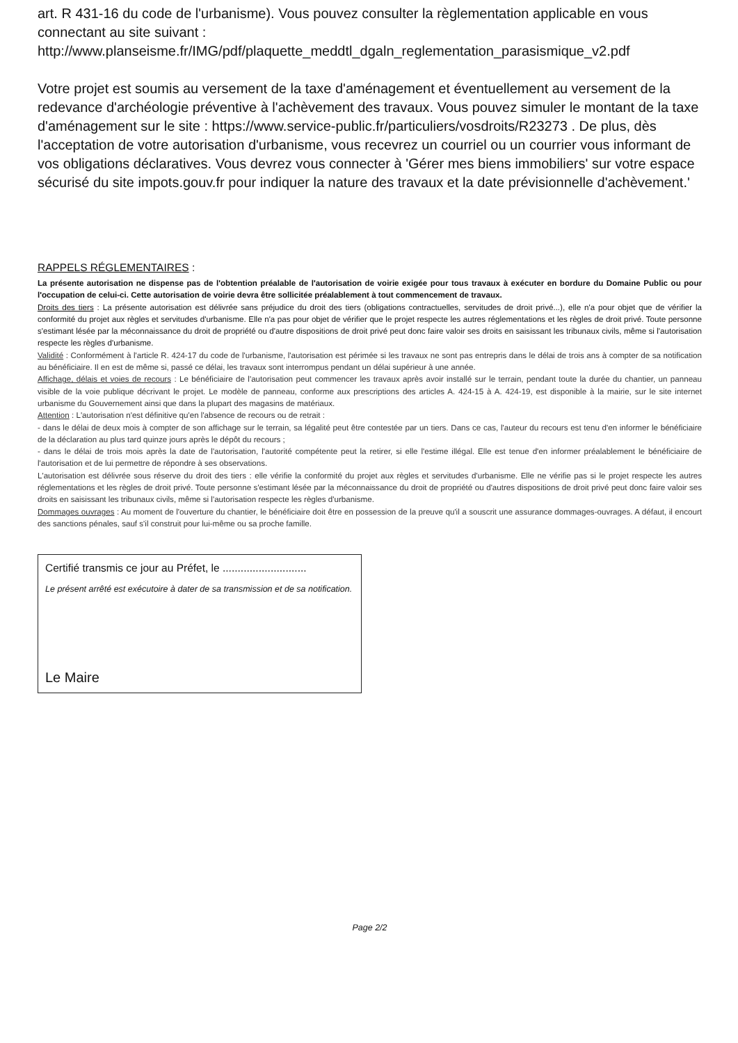art. R 431-16 du code de l'urbanisme). Vous pouvez consulter la règlementation applicable en vous connectant au site suivant :
http://www.planseisme.fr/IMG/pdf/plaquette_meddtl_dgaln_reglementation_parasismique_v2.pdf
Votre projet est soumis au versement de la taxe d'aménagement et éventuellement au versement de la redevance d'archéologie préventive à l'achèvement des travaux. Vous pouvez simuler le montant de la taxe d'aménagement sur le site : https://www.service-public.fr/particuliers/vosdroits/R23273 . De plus, dès l'acceptation de votre autorisation d'urbanisme, vous recevrez un courriel ou un courrier vous informant de vos obligations déclaratives. Vous devrez vous connecter à 'Gérer mes biens immobiliers' sur votre espace sécurisé du site impots.gouv.fr pour indiquer la nature des travaux et la date prévisionnelle d'achèvement.'
RAPPELS RÉGLEMENTAIRES :
La présente autorisation ne dispense pas de l'obtention préalable de l'autorisation de voirie exigée pour tous travaux à exécuter en bordure du Domaine Public ou pour l'occupation de celui-ci. Cette autorisation de voirie devra être sollicitée préalablement à tout commencement de travaux.
Droits des tiers : La présente autorisation est délivrée sans préjudice du droit des tiers (obligations contractuelles, servitudes de droit privé...), elle n'a pour objet que de vérifier la conformité du projet aux règles et servitudes d'urbanisme. Elle n'a pas pour objet de vérifier que le projet respecte les autres réglementations et les règles de droit privé. Toute personne s'estimant lésée par la méconnaissance du droit de propriété ou d'autre dispositions de droit privé peut donc faire valoir ses droits en saisissant les tribunaux civils, même si l'autorisation respecte les règles d'urbanisme.
Validité : Conformément à l'article R. 424-17 du code de l'urbanisme, l'autorisation est périmée si les travaux ne sont pas entrepris dans le délai de trois ans à compter de sa notification au bénéficiaire. Il en est de même si, passé ce délai, les travaux sont interrompus pendant un délai supérieur à une année.
Affichage, délais et voies de recours : Le bénéficiaire de l'autorisation peut commencer les travaux après avoir installé sur le terrain, pendant toute la durée du chantier, un panneau visible de la voie publique décrivant le projet. Le modèle de panneau, conforme aux prescriptions des articles A. 424-15 à A. 424-19, est disponible à la mairie, sur le site internet urbanisme du Gouvernement ainsi que dans la plupart des magasins de matériaux.
Attention : L'autorisation n'est définitive qu'en l'absence de recours ou de retrait :
- dans le délai de deux mois à compter de son affichage sur le terrain, sa légalité peut être contestée par un tiers. Dans ce cas, l'auteur du recours est tenu d'en informer le bénéficiaire de la déclaration au plus tard quinze jours après le dépôt du recours ;
- dans le délai de trois mois après la date de l'autorisation, l'autorité compétente peut la retirer, si elle l'estime illégal. Elle est tenue d'en informer préalablement le bénéficiaire de l'autorisation et de lui permettre de répondre à ses observations.
L'autorisation est délivrée sous réserve du droit des tiers : elle vérifie la conformité du projet aux règles et servitudes d'urbanisme. Elle ne vérifie pas si le projet respecte les autres réglementations et les règles de droit privé. Toute personne s'estimant lésée par la méconnaissance du droit de propriété ou d'autres dispositions de droit privé peut donc faire valoir ses droits en saisissant les tribunaux civils, même si l'autorisation respecte les règles d'urbanisme.
Dommages ouvrages : Au moment de l'ouverture du chantier, le bénéficiaire doit être en possession de la preuve qu'il a souscrit une assurance dommages-ouvrages. A défaut, il encourt des sanctions pénales, sauf s'il construit pour lui-même ou sa proche famille.
Certifié transmis ce jour au Préfet, le ............................
Le présent arrêté est exécutoire à dater de sa transmission et de sa notification.
Le Maire
Page 2/2